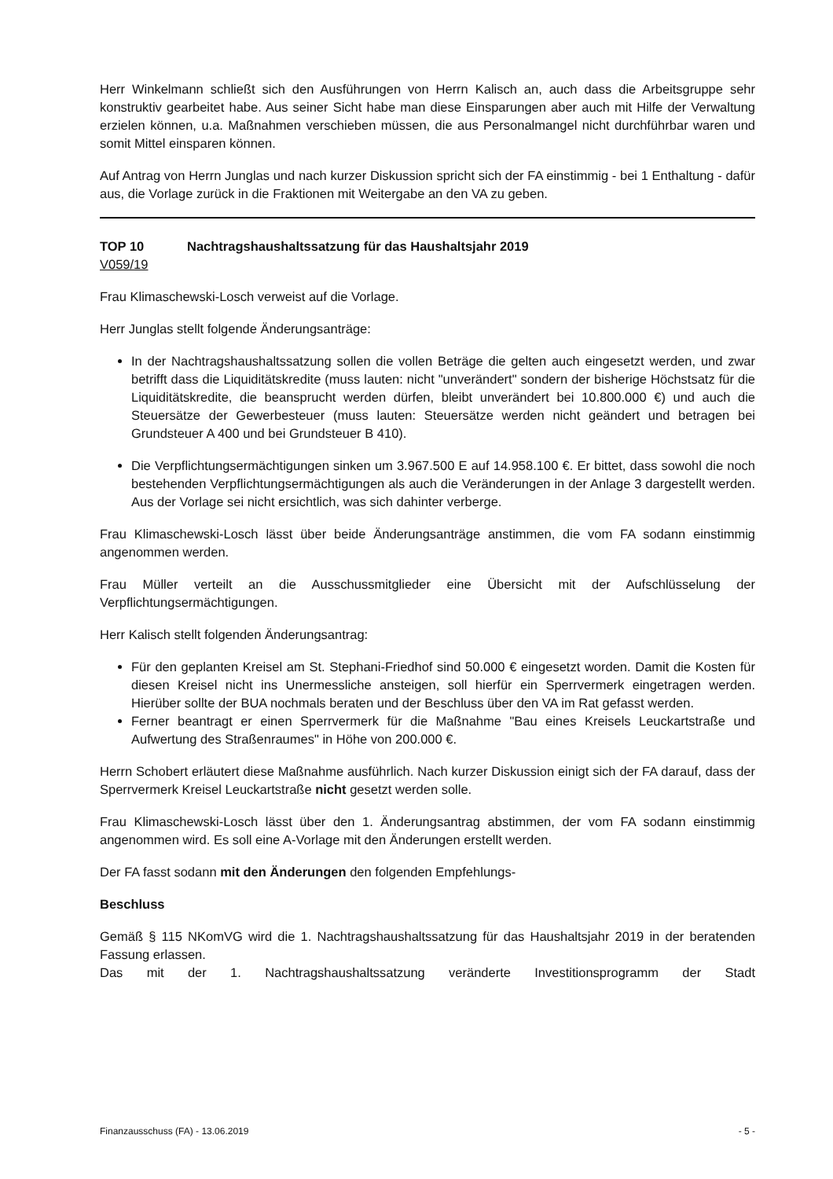Herr Winkelmann schließt sich den Ausführungen von Herrn Kalisch an, auch dass die Arbeitsgruppe sehr konstruktiv gearbeitet habe. Aus seiner Sicht habe man diese Einsparungen aber auch mit Hilfe der Verwaltung erzielen können, u.a. Maßnahmen verschieben müssen, die aus Personalmangel nicht durchführbar waren und somit Mittel einsparen können.
Auf Antrag von Herrn Junglas und nach kurzer Diskussion spricht sich der FA einstimmig - bei 1 Enthaltung - dafür aus, die Vorlage zurück in die Fraktionen mit Weitergabe an den VA zu geben.
TOP 10 Nachtragshaushaltssatzung für das Haushaltsjahr 2019
V059/19
Frau Klimaschewski-Losch verweist auf die Vorlage.
Herr Junglas stellt folgende Änderungsanträge:
In der Nachtragshaushaltssatzung sollen die vollen Beträge die gelten auch eingesetzt werden, und zwar betrifft dass die Liquiditätskredite (muss lauten: nicht "unverändert" sondern der bisherige Höchstsatz für die Liquiditätskredite, die beansprucht werden dürfen, bleibt unverändert bei 10.800.000 €) und auch die Steuersätze der Gewerbesteuer (muss lauten: Steuersätze werden nicht geändert und betragen bei Grundsteuer A 400 und bei Grundsteuer B 410).
Die Verpflichtungsermächtigungen sinken um 3.967.500 E auf 14.958.100 €. Er bittet, dass sowohl die noch bestehenden Verpflichtungsermächtigungen als auch die Veränderungen in der Anlage 3 dargestellt werden. Aus der Vorlage sei nicht ersichtlich, was sich dahinter verberge.
Frau Klimaschewski-Losch lässt über beide Änderungsanträge anstimmen, die vom FA sodann einstimmig angenommen werden.
Frau Müller verteilt an die Ausschussmitglieder eine Übersicht mit der Aufschlüsselung der Verpflichtungsermächtigungen.
Herr Kalisch stellt folgenden Änderungsantrag:
Für den geplanten Kreisel am St. Stephani-Friedhof sind 50.000 € eingesetzt worden. Damit die Kosten für diesen Kreisel nicht ins Unermessliche ansteigen, soll hierfür ein Sperrvermerk eingetragen werden. Hierüber sollte der BUA nochmals beraten und der Beschluss über den VA im Rat gefasst werden.
Ferner beantragt er einen Sperrvermerk für die Maßnahme "Bau eines Kreisels Leuckartstraße und Aufwertung des Straßenraumes" in Höhe von 200.000 €.
Herrn Schobert erläutert diese Maßnahme ausführlich. Nach kurzer Diskussion einigt sich der FA darauf, dass der Sperrvermerk Kreisel Leuckartstraße nicht gesetzt werden solle.
Frau Klimaschewski-Losch lässt über den 1. Änderungsantrag abstimmen, der vom FA sodann einstimmig angenommen wird. Es soll eine A-Vorlage mit den Änderungen erstellt werden.
Der FA fasst sodann mit den Änderungen den folgenden Empfehlungs-
Beschluss
Gemäß § 115 NKomVG wird die 1. Nachtragshaushaltssatzung für das Haushaltsjahr 2019 in der beratenden Fassung erlassen.
Das mit der 1. Nachtragshaushaltssatzung veränderte Investitionsprogramm der Stadt
Finanzausschuss (FA) - 13.06.2019 - 5 -